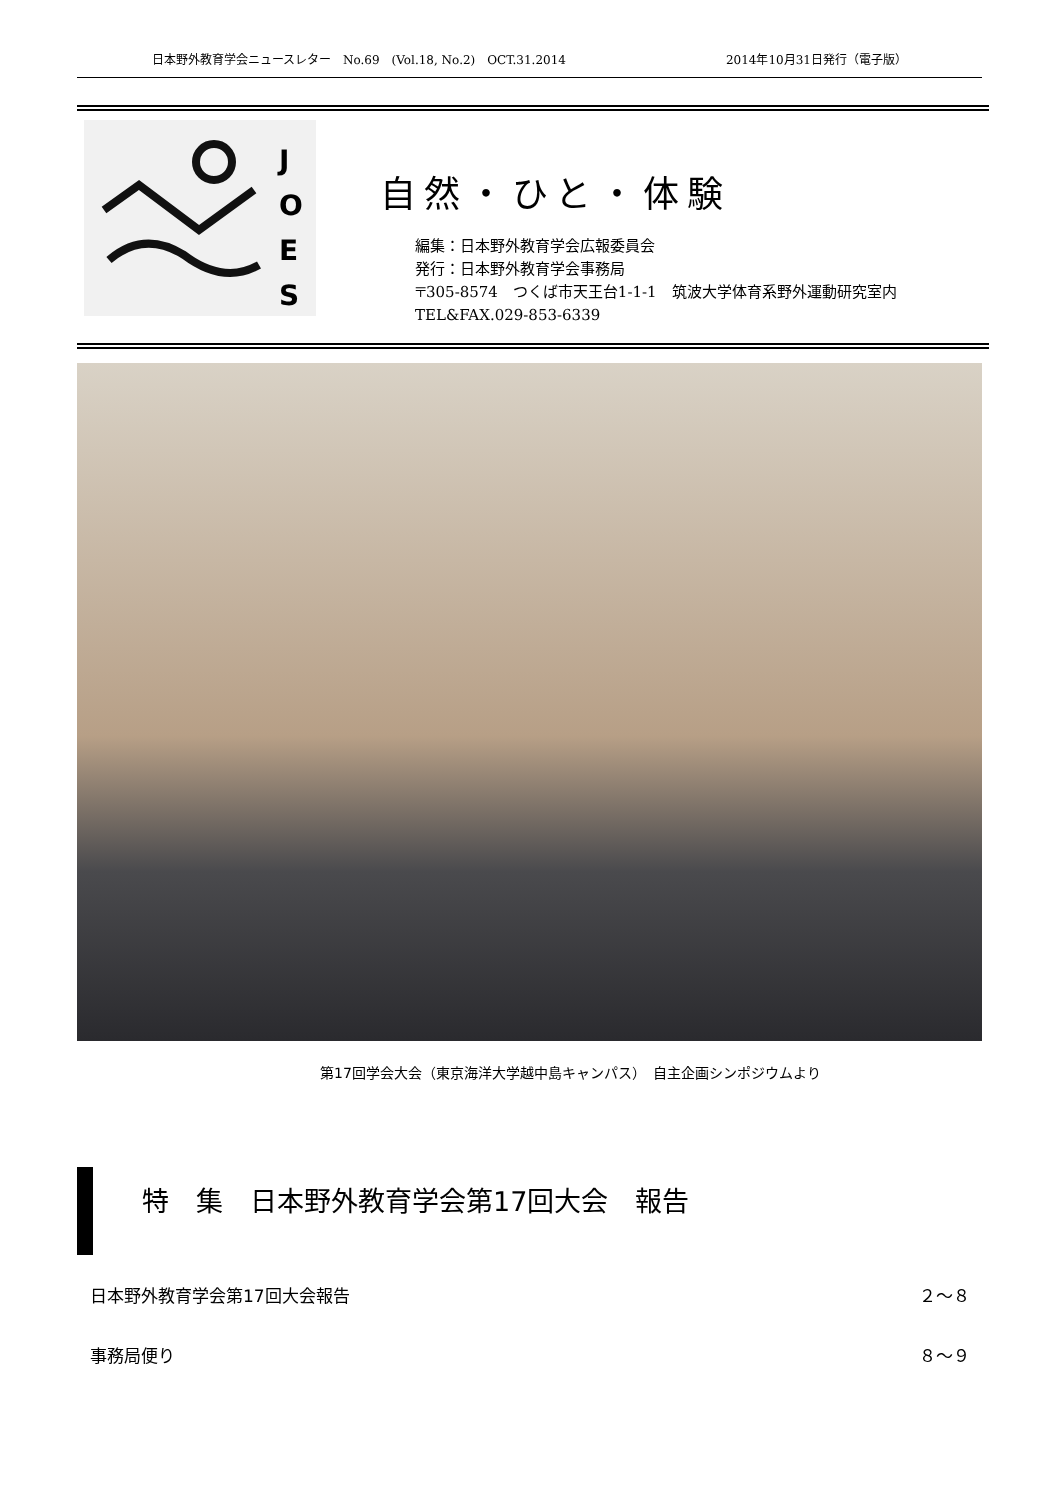日本野外教育学会ニュースレター　No.69　(Vol.18, No.2)　OCT.31.2014 2014年10月31日発行（電子版）
J
O
E
S
自然・ひと・体験
編集：日本野外教育学会広報委員会
発行：日本野外教育学会事務局
〒305-8574　つくば市天王台1-1-1　筑波大学体育系野外運動研究室内
TEL&FAX.029-853-6339
第17回学会大会（東京海洋大学越中島キャンパス）　自主企画シンポジウムより
特　集　日本野外教育学会第17回大会　報告
日本野外教育学会第17回大会報告 ２～８
事務局便り ８～９